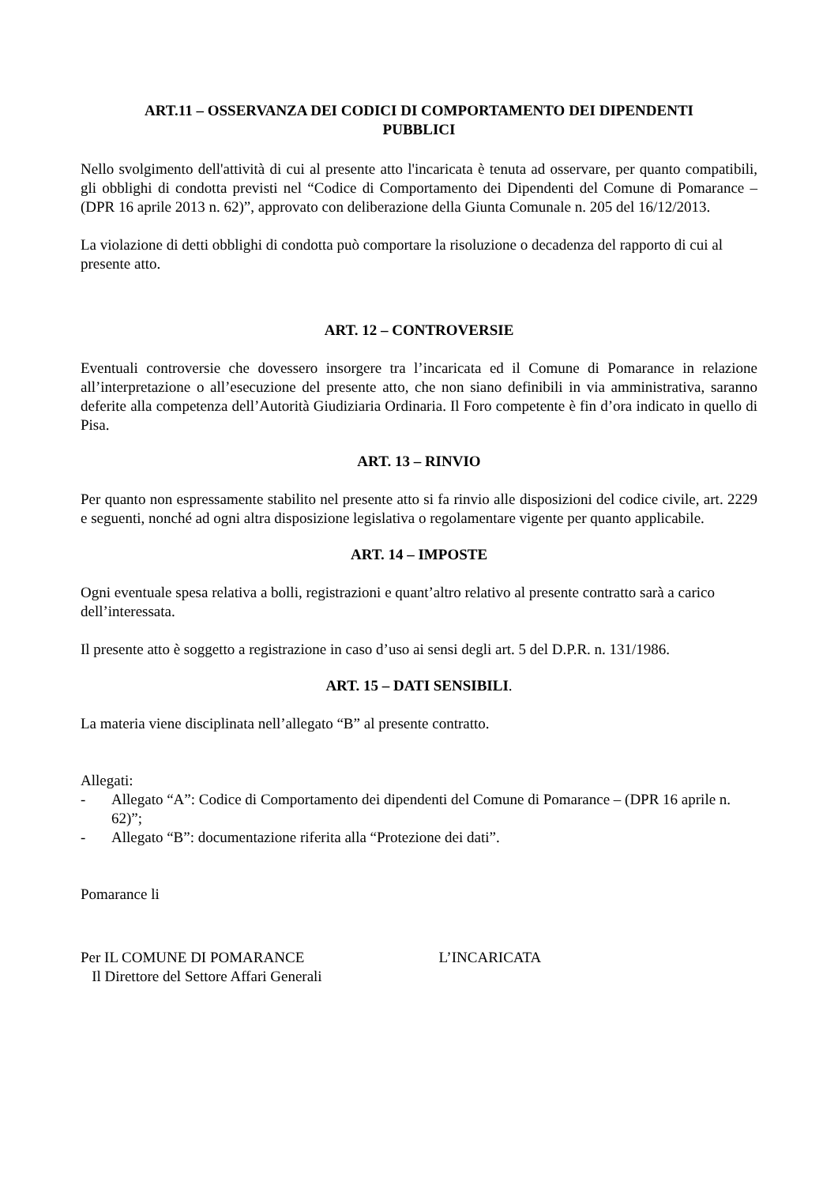ART.11 – OSSERVANZA DEI CODICI DI COMPORTAMENTO DEI DIPENDENTI
PUBBLICI
Nello svolgimento dell'attività di cui al presente atto l'incaricata è tenuta ad osservare, per quanto compatibili, gli obblighi di condotta previsti nel “Codice di Comportamento dei Dipendenti del Comune di Pomarance – (DPR 16 aprile 2013 n. 62)”, approvato con deliberazione della Giunta Comunale n. 205 del 16/12/2013.
La violazione di detti obblighi di condotta può comportare la risoluzione o decadenza del rapporto di cui al presente atto.
ART. 12 – CONTROVERSIE
Eventuali controversie che dovessero insorgere tra l’incaricata ed il Comune di Pomarance in relazione all’interpretazione o all’esecuzione del presente atto, che non siano definibili in via amministrativa, saranno deferite alla competenza dell’Autorità Giudiziaria Ordinaria. Il Foro competente è fin d’ora indicato in quello di Pisa.
ART. 13 – RINVIO
Per quanto non espressamente stabilito nel presente atto si fa rinvio alle disposizioni del codice civile, art. 2229 e seguenti, nonché ad ogni altra disposizione legislativa o regolamentare vigente per quanto applicabile.
ART. 14 – IMPOSTE
Ogni eventuale spesa relativa a bolli, registrazioni e quant’altro relativo al presente contratto sarà a carico dell’interessata.
Il presente atto è soggetto a registrazione in caso d’uso ai sensi degli art. 5 del D.P.R. n. 131/1986.
ART. 15 – DATI SENSIBILI.
La materia viene disciplinata nell’allegato “B” al presente contratto.
Allegati:
- Allegato “A”: Codice di Comportamento dei dipendenti del Comune di Pomarance – (DPR 16 aprile n. 62)”;
- Allegato “B”: documentazione riferita alla “Protezione dei dati”.
Pomarance li
Per IL COMUNE DI POMARANCE
Il Direttore del Settore Affari Generali
L’INCARICATA